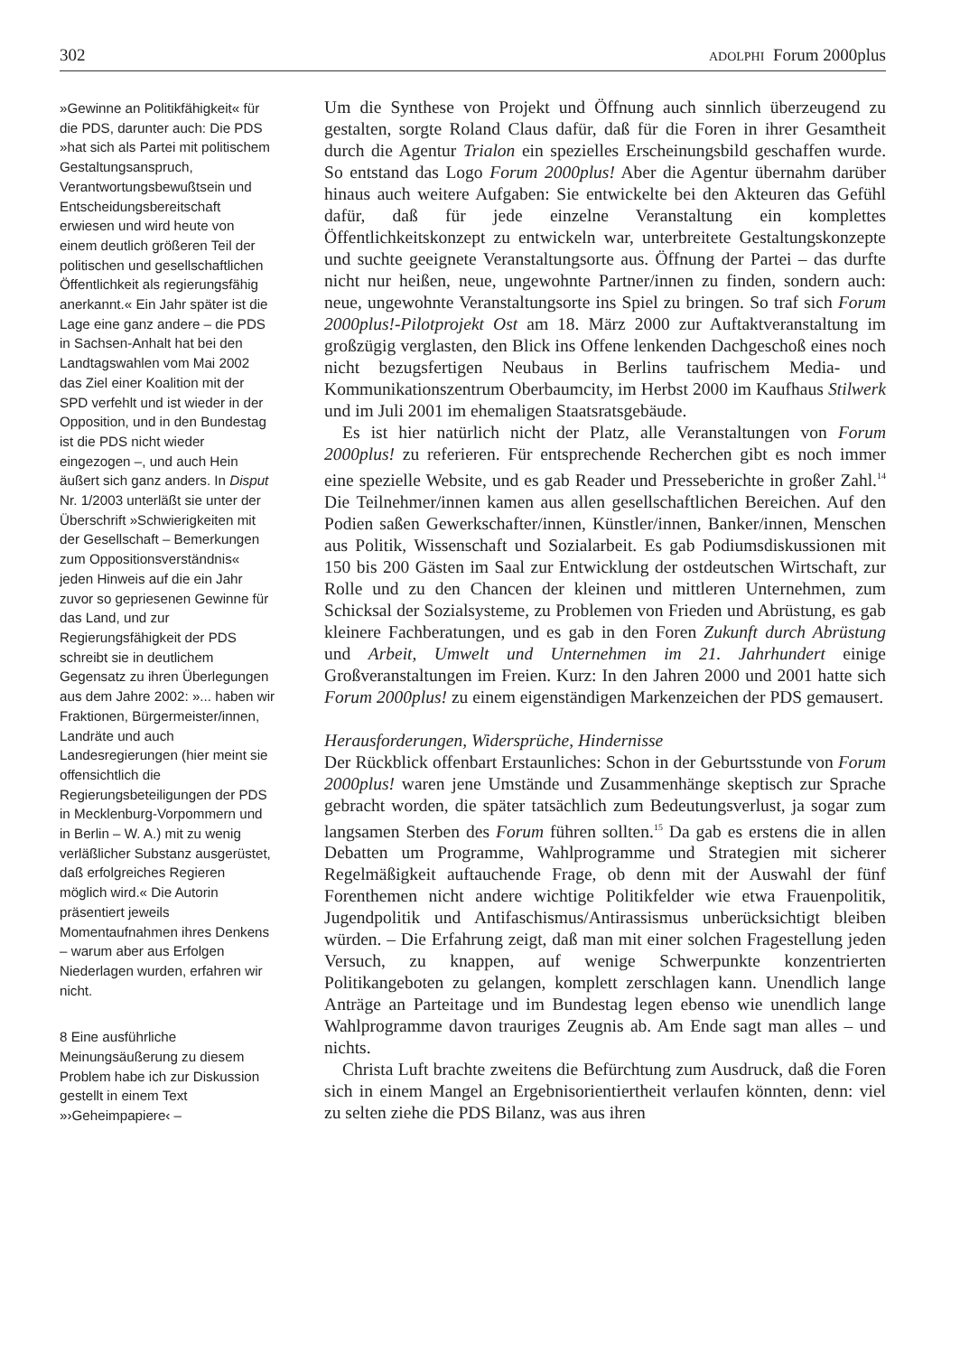302 ADOLPHI Forum 2000plus
»Gewinne an Politikfähigkeit« für die PDS, darunter auch: Die PDS »hat sich als Partei mit politischem Gestaltungsanspruch, Verantwortungsbewußtsein und Entscheidungsbereitschaft erwiesen und wird heute von einem deutlich größeren Teil der politischen und gesellschaftlichen Öffentlichkeit als regierungsfähig anerkannt.« Ein Jahr später ist die Lage eine ganz andere – die PDS in Sachsen-Anhalt hat bei den Landtagswahlen vom Mai 2002 das Ziel einer Koalition mit der SPD verfehlt und ist wieder in der Opposition, und in den Bundestag ist die PDS nicht wieder eingezogen –, und auch Hein äußert sich ganz anders. In Disput Nr. 1/2003 unterläßt sie unter der Überschrift »Schwierigkeiten mit der Gesellschaft – Bemerkungen zum Oppositionsverständnis« jeden Hinweis auf die ein Jahr zuvor so gepriesenen Gewinne für das Land, und zur Regierungsfähigkeit der PDS schreibt sie in deutlichem Gegensatz zu ihren Überlegungen aus dem Jahre 2002: »... haben wir Fraktionen, Bürgermeister/innen, Landräte und auch Landesregierungen (hier meint sie offensichtlich die Regierungsbeteiligungen der PDS in Mecklenburg-Vorpommern und in Berlin – W. A.) mit zu wenig verläßlicher Substanz ausgerüstet, daß erfolgreiches Regieren möglich wird.« Die Autorin präsentiert jeweils Momentaufnahmen ihres Denkens – warum aber aus Erfolgen Niederlagen wurden, erfahren wir nicht.
8 Eine ausführliche Meinungsäußerung zu diesem Problem habe ich zur Diskussion gestellt in einem Text »›Geheimpapiere‹ –
Um die Synthese von Projekt und Öffnung auch sinnlich überzeugend zu gestalten, sorgte Roland Claus dafür, daß für die Foren in ihrer Gesamtheit durch die Agentur Trialon ein spezielles Erscheinungsbild geschaffen wurde. So entstand das Logo Forum 2000plus! Aber die Agentur übernahm darüber hinaus auch weitere Aufgaben: Sie entwickelte bei den Akteuren das Gefühl dafür, daß für jede einzelne Veranstaltung ein komplettes Öffentlichkeitskonzept zu entwickeln war, unterbreitete Gestaltungskonzepte und suchte geeignete Veranstaltungsorte aus. Öffnung der Partei – das durfte nicht nur heißen, neue, ungewohnte Partner/innen zu finden, sondern auch: neue, ungewohnte Veranstaltungsorte ins Spiel zu bringen. So traf sich Forum 2000plus!-Pilotprojekt Ost am 18. März 2000 zur Auftaktveranstaltung im großzügig verglasten, den Blick ins Offene lenkenden Dachgeschoß eines noch nicht bezugsfertigen Neubaus in Berlins taufrischem Media- und Kommunikationszentrum Oberbaumcity, im Herbst 2000 im Kaufhaus Stilwerk und im Juli 2001 im ehemaligen Staatsratsgebäude.
Es ist hier natürlich nicht der Platz, alle Veranstaltungen von Forum 2000plus! zu referieren. Für entsprechende Recherchen gibt es noch immer eine spezielle Website, und es gab Reader und Presseberichte in großer Zahl.<sup>14</sup> Die Teilnehmer/innen kamen aus allen gesellschaftlichen Bereichen. Auf den Podien saßen Gewerkschafter/innen, Künstler/innen, Banker/innen, Menschen aus Politik, Wissenschaft und Sozialarbeit. Es gab Podiumsdiskussionen mit 150 bis 200 Gästen im Saal zur Entwicklung der ostdeutschen Wirtschaft, zur Rolle und zu den Chancen der kleinen und mittleren Unternehmen, zum Schicksal der Sozialsysteme, zu Problemen von Frieden und Abrüstung, es gab kleinere Fachberatungen, und es gab in den Foren Zukunft durch Abrüstung und Arbeit, Umwelt und Unternehmen im 21. Jahrhundert einige Großveranstaltungen im Freien. Kurz: In den Jahren 2000 und 2001 hatte sich Forum 2000plus! zu einem eigenständigen Markenzeichen der PDS gemausert.
Herausforderungen, Widersprüche, Hindernisse
Der Rückblick offenbart Erstaunliches: Schon in der Geburtsstunde von Forum 2000plus! waren jene Umstände und Zusammenhänge skeptisch zur Sprache gebracht worden, die später tatsächlich zum Bedeutungsverlust, ja sogar zum langsamen Sterben des Forum führen sollten.<sup>15</sup> Da gab es erstens die in allen Debatten um Programme, Wahlprogramme und Strategien mit sicherer Regelmäßigkeit auftauchende Frage, ob denn mit der Auswahl der fünf Forenthemen nicht andere wichtige Politikfelder wie etwa Frauenpolitik, Jugendpolitik und Antifaschismus/Antirassismus unberücksichtigt bleiben würden. – Die Erfahrung zeigt, daß man mit einer solchen Fragestellung jeden Versuch, zu knappen, auf wenige Schwerpunkte konzentrierten Politikangeboten zu gelangen, komplett zerschlagen kann. Unendlich lange Anträge an Parteitage und im Bundestag legen ebenso wie unendlich lange Wahlprogramme davon trauriges Zeugnis ab. Am Ende sagt man alles – und nichts.
Christa Luft brachte zweitens die Befürchtung zum Ausdruck, daß die Foren sich in einem Mangel an Ergebnisorientiertheit verlaufen könnten, denn: viel zu selten ziehe die PDS Bilanz, was aus ihren